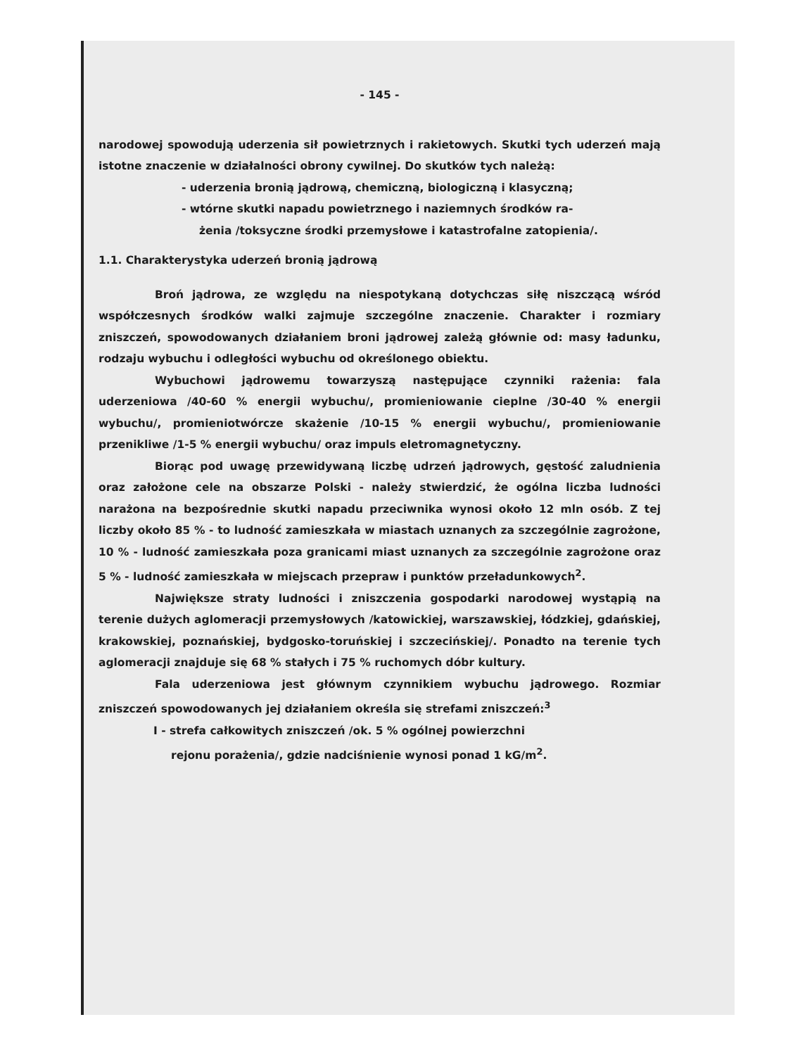- 145 -
narodowej spowodują uderzenia sił powietrznych i rakietowych. Skutki tych uderzeń mają istotne znaczenie w działalności obrony cywilnej. Do skutków tych należą:
- uderzenia bronią jądrową, chemiczną, biologiczną i klasyczną;
- wtórne skutki napadu powietrznego i naziemnych środków ra-
żenia /toksyczne środki przemysłowe i katastrofalne zatopienia/.
1.1. Charakterystyka uderzeń bronią jądrową
Broń jądrowa, ze względu na niespotykaną dotychczas siłę niszczącą wśród współczesnych środków walki zajmuje szczególne znaczenie. Charakter i rozmiary zniszczeń, spowodowanych działaniem broni jądrowej zależą głównie od: masy ładunku, rodzaju wybuchu i odległości wybuchu od określonego obiektu.
Wybuchowi jądrowemu towarzyszą następujące czynniki rażenia: fala uderzeniowa /40-60 % energii wybuchu/, promieniowanie cieplne /30-40 % energii wybuchu/, promieniotwórcze skażenie /10-15 % energii wybuchu/, promieniowanie przenikliwe /1-5 % energii wybuchu/ oraz impuls eletromagnetyczny.
Biorąc pod uwagę przewidywaną liczbę udrzeń jądrowych, gęstość zaludnienia oraz założone cele na obszarze Polski - należy stwierdzić, że ogólna liczba ludności narażona na bezpośrednie skutki napadu przeciwnika wynosi około 12 mln osób. Z tej liczby około 85 % - to ludność zamieszkała w miastach uznanych za szczególnie zagrożone, 10 % - ludność zamieszkała poza granicami miast uznanych za szczególnie zagrożone oraz 5 % - ludność zamieszkała w miejscach przepraw i punktów przeładunkowych<sup>2</sup>.
Największe straty ludności i zniszczenia gospodarki narodowej wystąpią na terenie dużych aglomeracji przemysłowych /katowickiej, warszawskiej, łódzkiej, gdańskiej, krakowskiej, poznańskiej, bydgosko-toruńskiej i szczecińskiej/. Ponadto na terenie tych aglomeracji znajduje się 68 % stałych i 75 % ruchomych dóbr kultury.
Fala uderzeniowa jest głównym czynnikiem wybuchu jądrowego. Rozmiar zniszczeń spowodowanych jej działaniem określa się strefami zniszczeń:<sup>3</sup>
I - strefa całkowitych zniszczeń /ok. 5 % ogólnej powierzchni
rejonu porażenia/, gdzie nadciśnienie wynosi ponad 1 kG/m<sup>2</sup>.